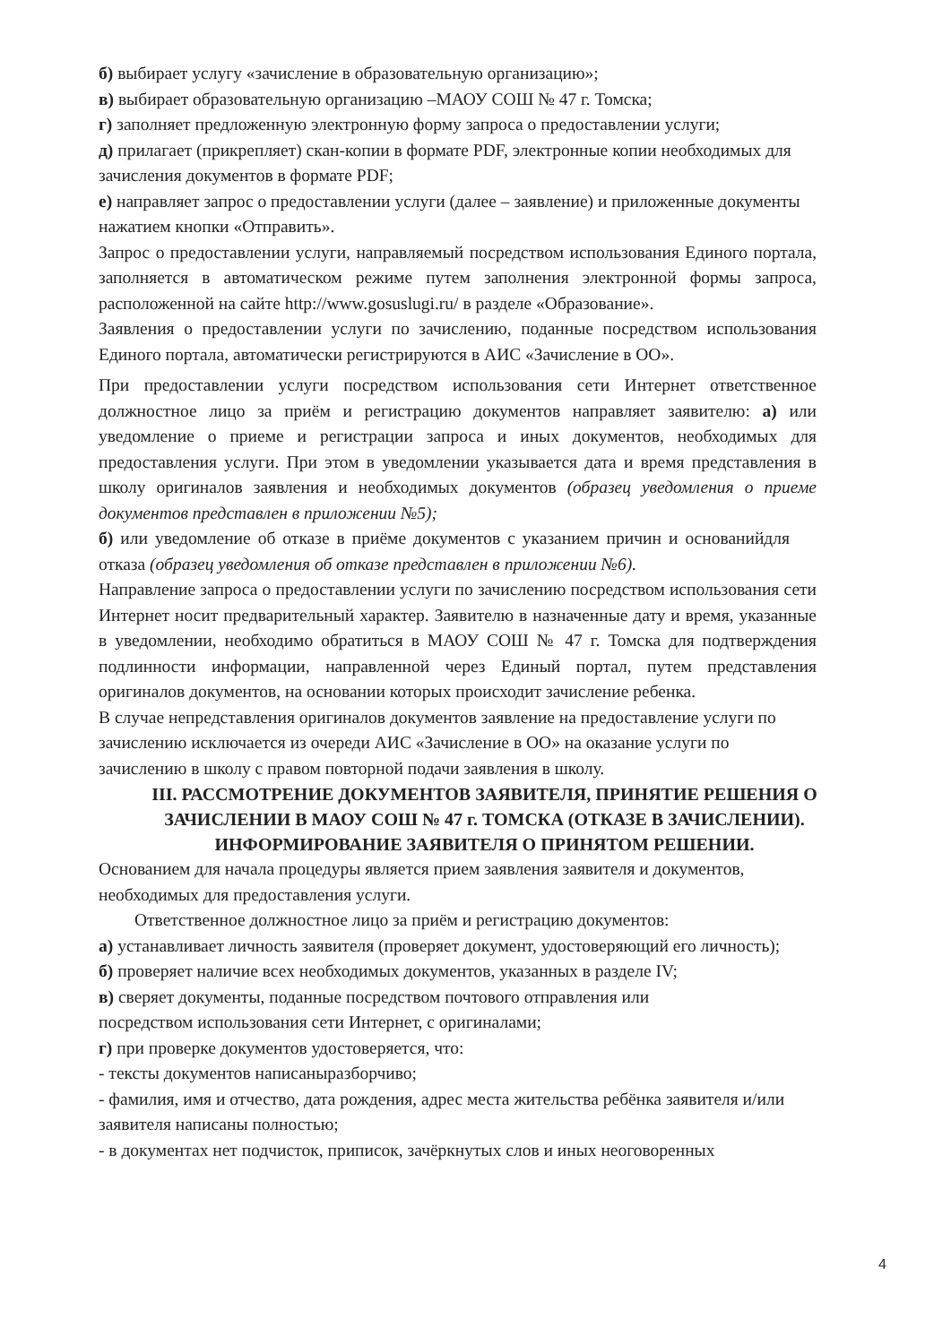б) выбирает услугу «зачисление в образовательную организацию»;
в) выбирает образовательную организацию –МАОУ СОШ № 47 г. Томска;
г) заполняет предложенную электронную форму запроса о предоставлении услуги;
д) прилагает (прикрепляет) скан-копии в формате PDF, электронные копии необходимых для зачисления документов в формате PDF;
е) направляет запрос о предоставлении услуги (далее – заявление) и приложенные документы нажатием кнопки «Отправить».
Запрос о предоставлении услуги, направляемый посредством использования Единого портала, заполняется в автоматическом режиме путем заполнения электронной формы запроса, расположенной на сайте http://www.gosuslugi.ru/ в разделе «Образование».
Заявления о предоставлении услуги по зачислению, поданные посредством использования Единого портала, автоматически регистрируются в АИС «Зачисление в ОО».
При предоставлении услуги посредством использования сети Интернет ответственное должностное лицо за приём и регистрацию документов направляет заявителю: а) или уведомление о приеме и регистрации запроса и иных документов, необходимых для предоставления услуги. При этом в уведомлении указывается дата и время представления в школу оригиналов заявления и необходимых документов (образец уведомления о приеме документов представлен в приложении №5);
б) или уведомление об отказе в приёме документов с указанием причин и основанийдля отказа (образец уведомления об отказе представлен в приложении №6).
Направление запроса о предоставлении услуги по зачислению посредством использования сети Интернет носит предварительный характер. Заявителю в назначенные дату и время, указанные в уведомлении, необходимо обратиться в МАОУ СОШ № 47 г. Томска для подтверждения подлинности информации, направленной через Единый портал, путем представления оригиналов документов, на основании которых происходит зачисление ребенка.
В случае непредставления оригиналов документов заявление на предоставление услуги по зачислению исключается из очереди АИС «Зачисление в ОО» на оказание услуги по зачислению в школу с правом повторной подачи заявления в школу.
III. РАССМОТРЕНИЕ ДОКУМЕНТОВ ЗАЯВИТЕЛЯ, ПРИНЯТИЕ РЕШЕНИЯ О ЗАЧИСЛЕНИИ В МАОУ СОШ № 47 г. ТОМСКА (ОТКАЗЕ В ЗАЧИСЛЕНИИ). ИНФОРМИРОВАНИЕ ЗАЯВИТЕЛЯ О ПРИНЯТОМ РЕШЕНИИ.
Основанием для начала процедуры является прием заявления заявителя и документов, необходимых для предоставления услуги.
Ответственное должностное лицо за приём и регистрацию документов:
а) устанавливает личность заявителя (проверяет документ, удостоверяющий его личность);
б) проверяет наличие всех необходимых документов, указанных в разделе IV;
в) сверяет документы, поданные посредством почтового отправления или посредством использования сети Интернет, с оригиналами;
г) при проверке документов удостоверяется, что:
- тексты документов написаныразборчиво;
- фамилия, имя и отчество, дата рождения, адрес места жительства ребёнка заявителя и/или заявителя написаны полностью;
- в документах нет подчисток, приписок, зачёркнутых слов и иных неоговоренных
4